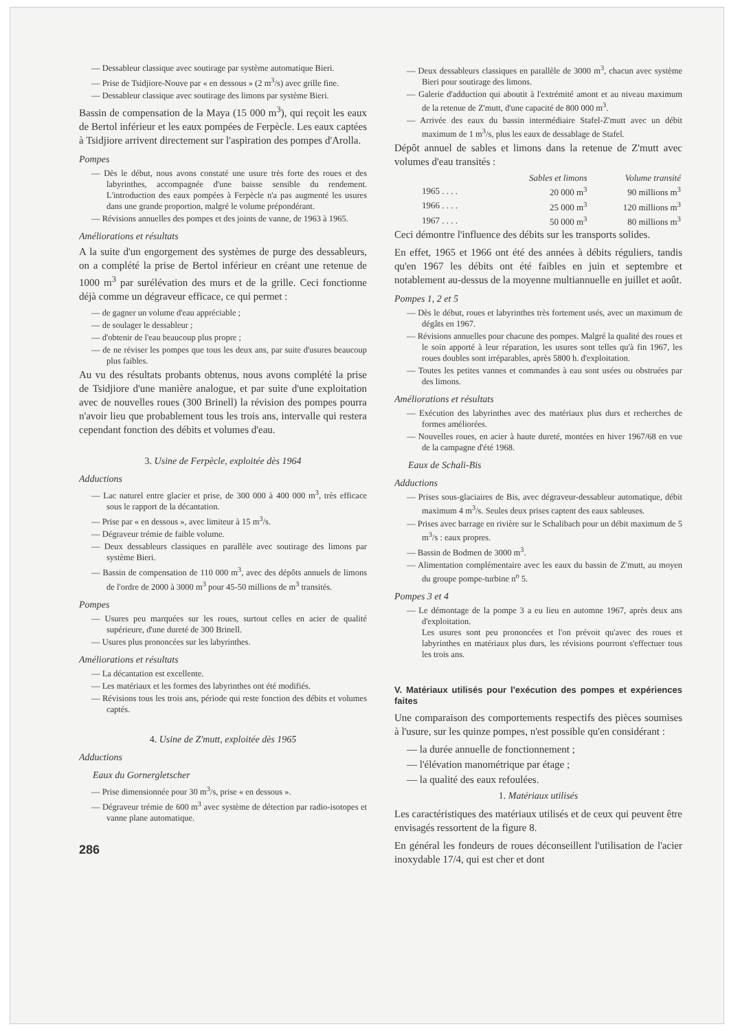— Dessableur classique avec soutirage par système automatique Bieri.
— Prise de Tsidjiore-Nouve par « en dessous » (2 m<sup>3</sup>/s) avec grille fine.
— Dessableur classique avec soutirage des limons par système Bieri.
Bassin de compensation de la Maya (15 000 m<sup>3</sup>), qui reçoit les eaux de Bertol inférieur et les eaux pompées de Ferpècle. Les eaux captées à Tsidjiore arrivent directement sur l'aspiration des pompes d'Arolla.
Pompes
— Dès le début, nous avons constaté une usure très forte des roues et des labyrinthes, accompagnée d'une baisse sensible du rendement. L'introduction des eaux pompées à Ferpècle n'a pas augmenté les usures dans une grande proportion, malgré le volume prépondérant.
— Révisions annuelles des pompes et des joints de vanne, de 1963 à 1965.
Améliorations et résultats
A la suite d'un engorgement des systèmes de purge des dessableurs, on a complété la prise de Bertol inférieur en créant une retenue de 1000 m<sup>3</sup> par surélévation des murs et de la grille. Ceci fonctionne déjà comme un dégraveur efficace, ce qui permet :
— de gagner un volume d'eau appréciable ;
— de soulager le dessableur ;
— d'obtenir de l'eau beaucoup plus propre ;
— de ne réviser les pompes que tous les deux ans, par suite d'usures beaucoup plus faibles.
Au vu des résultats probants obtenus, nous avons complété la prise de Tsidjiore d'une manière analogue, et par suite d'une exploitation avec de nouvelles roues (300 Brinell) la révision des pompes pourra n'avoir lieu que probablement tous les trois ans, intervalle qui restera cependant fonction des débits et volumes d'eau.
3. Usine de Ferpècle, exploitée dès 1964
Adductions
— Lac naturel entre glacier et prise, de 300 000 à 400 000 m<sup>3</sup>, très efficace sous le rapport de la décantation.
— Prise par « en dessous », avec limiteur à 15 m<sup>3</sup>/s.
— Dégraveur trémie de faible volume.
— Deux dessableurs classiques en parallèle avec soutirage des limons par système Bieri.
— Bassin de compensation de 110 000 m<sup>3</sup>, avec des dépôts annuels de limons de l'ordre de 2000 à 3000 m<sup>3</sup> pour 45-50 millions de m<sup>3</sup> transités.
Pompes
— Usures peu marquées sur les roues, surtout celles en acier de qualité supérieure, d'une dureté de 300 Brinell.
— Usures plus prononcées sur les labyrinthes.
Améliorations et résultats
— La décantation est excellente.
— Les matériaux et les formes des labyrinthes ont été modifiés.
— Révisions tous les trois ans, période qui reste fonction des débits et volumes captés.
4. Usine de Z'mutt, exploitée dès 1965
Adductions
Eaux du Gornergletscher
— Prise dimensionnée pour 30 m<sup>3</sup>/s, prise « en dessous ».
— Dégraveur trémie de 600 m<sup>3</sup> avec système de détection par radio-isotopes et vanne plane automatique.
286
— Deux dessableurs classiques en parallèle de 3000 m<sup>3</sup>, chacun avec système Bieri pour soutirage des limons.
— Galerie d'adduction qui aboutit à l'extrémité amont et au niveau maximum de la retenue de Z'mutt, d'une capacité de 800 000 m<sup>3</sup>.
— Arrivée des eaux du bassin intermédiaire Stafel-Z'mutt avec un débit maximum de 1 m<sup>3</sup>/s, plus les eaux de dessablage de Stafel.
Dépôt annuel de sables et limons dans la retenue de Z'mutt avec volumes d'eau transités :
| | Sables et limons | Volume transité |
| --- | --- | --- |
| 1965 . . . . | 20 000 m<sup>3</sup> | 90 millions m<sup>3</sup> |
| 1966 . . . . | 25 000 m<sup>3</sup> | 120 millions m<sup>3</sup> |
| 1967 . . . . | 50 000 m<sup>3</sup> | 80 millions m<sup>3</sup> |
Ceci démontre l'influence des débits sur les transports solides.
En effet, 1965 et 1966 ont été des années à débits réguliers, tandis qu'en 1967 les débits ont été faibles en juin et septembre et notablement au-dessus de la moyenne multiannuelle en juillet et août.
Pompes 1, 2 et 5
— Dès le début, roues et labyrinthes très fortement usés, avec un maximum de dégâts en 1967.
— Révisions annuelles pour chacune des pompes. Malgré la qualité des roues et le soin apporté à leur réparation, les usures sont telles qu'à fin 1967, les roues doubles sont irréparables, après 5800 h. d'exploitation.
— Toutes les petites vannes et commandes à eau sont usées ou obstruées par des limons.
Améliorations et résultats
— Exécution des labyrinthes avec des matériaux plus durs et recherches de formes améliorées.
— Nouvelles roues, en acier à haute dureté, montées en hiver 1967/68 en vue de la campagne d'été 1968.
Eaux de Schali-Bis
Adductions
— Prises sous-glaciaires de Bis, avec dégraveur-dessableur automatique, débit maximum 4 m<sup>3</sup>/s. Seules deux prises captent des eaux sableuses.
— Prises avec barrage en rivière sur le Schalibach pour un débit maximum de 5 m<sup>3</sup>/s : eaux propres.
— Bassin de Bodmen de 3000 m<sup>3</sup>.
— Alimentation complémentaire avec les eaux du bassin de Z'mutt, au moyen du groupe pompe-turbine n<sup>o</sup> 5.
Pompes 3 et 4
— Le démontage de la pompe 3 a eu lieu en automne 1967, après deux ans d'exploitation.
Les usures sont peu prononcées et l'on prévoit qu'avec des roues et labyrinthes en matériaux plus durs, les révisions pourront s'effectuer tous les trois ans.
V. Matériaux utilisés pour l'exécution des pompes et expériences faites
Une comparaison des comportements respectifs des pièces soumises à l'usure, sur les quinze pompes, n'est possible qu'en considérant :
— la durée annuelle de fonctionnement ;
— l'élévation manométrique par étage ;
— la qualité des eaux refoulées.
1. Matériaux utilisés
Les caractéristiques des matériaux utilisés et de ceux qui peuvent être envisagés ressortent de la figure 8.
En général les fondeurs de roues déconseillent l'utilisation de l'acier inoxydable 17/4, qui est cher et dont